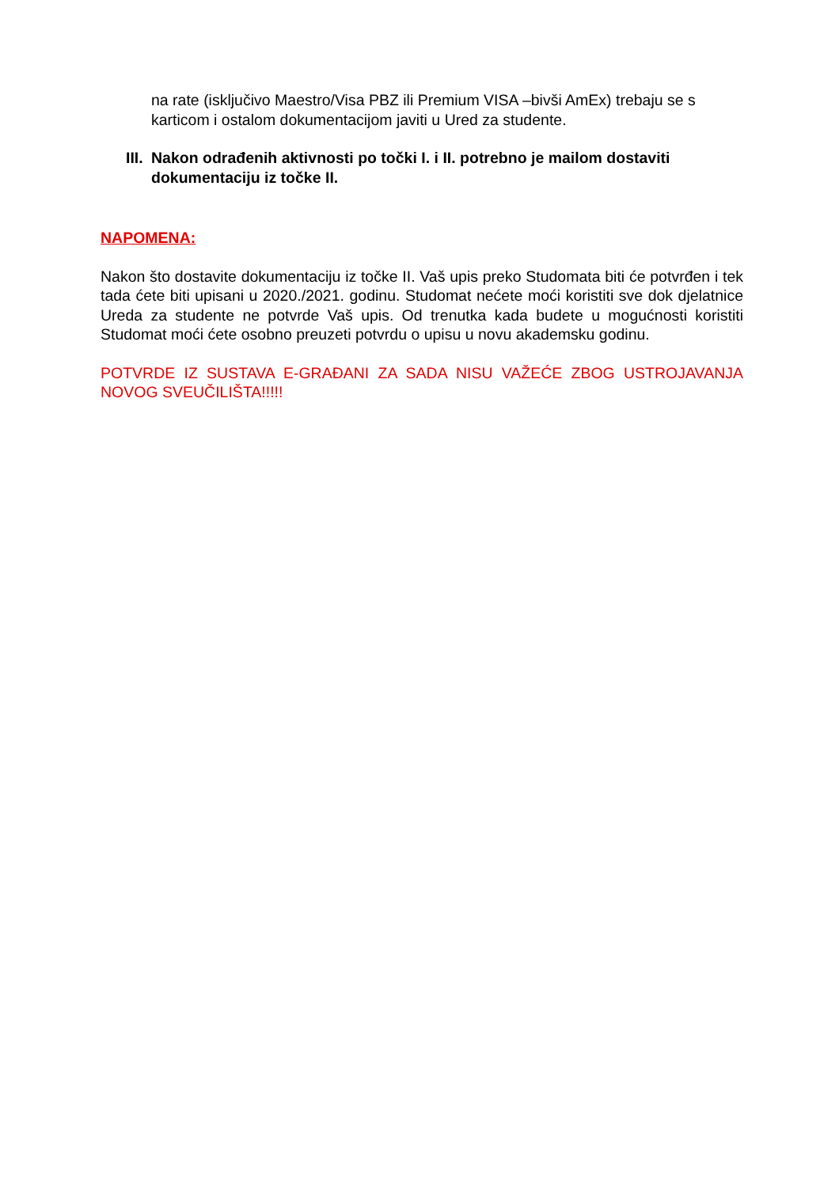na rate (isključivo Maestro/Visa PBZ ili Premium VISA –bivši AmEx) trebaju se s karticom i ostalom dokumentacijom javiti u Ured za studente.
III. Nakon odrađenih aktivnosti po točki I. i II. potrebno je mailom dostaviti dokumentaciju iz točke II.
NAPOMENA:
Nakon što dostavite dokumentaciju iz točke II. Vaš upis preko Studomata biti će potvrđen i tek tada ćete biti upisani u 2020./2021. godinu. Studomat nećete moći koristiti sve dok djelatnice Ureda za studente ne potvrde Vaš upis. Od trenutka kada budete u mogućnosti koristiti Studomat moći ćete osobno preuzeti potvrdu o upisu u novu akademsku godinu.
POTVRDE IZ SUSTAVA E-GRAĐANI ZA SADA NISU VAŽEĆE ZBOG USTROJAVANJA NOVOG SVEUČILIŠTA!!!!!